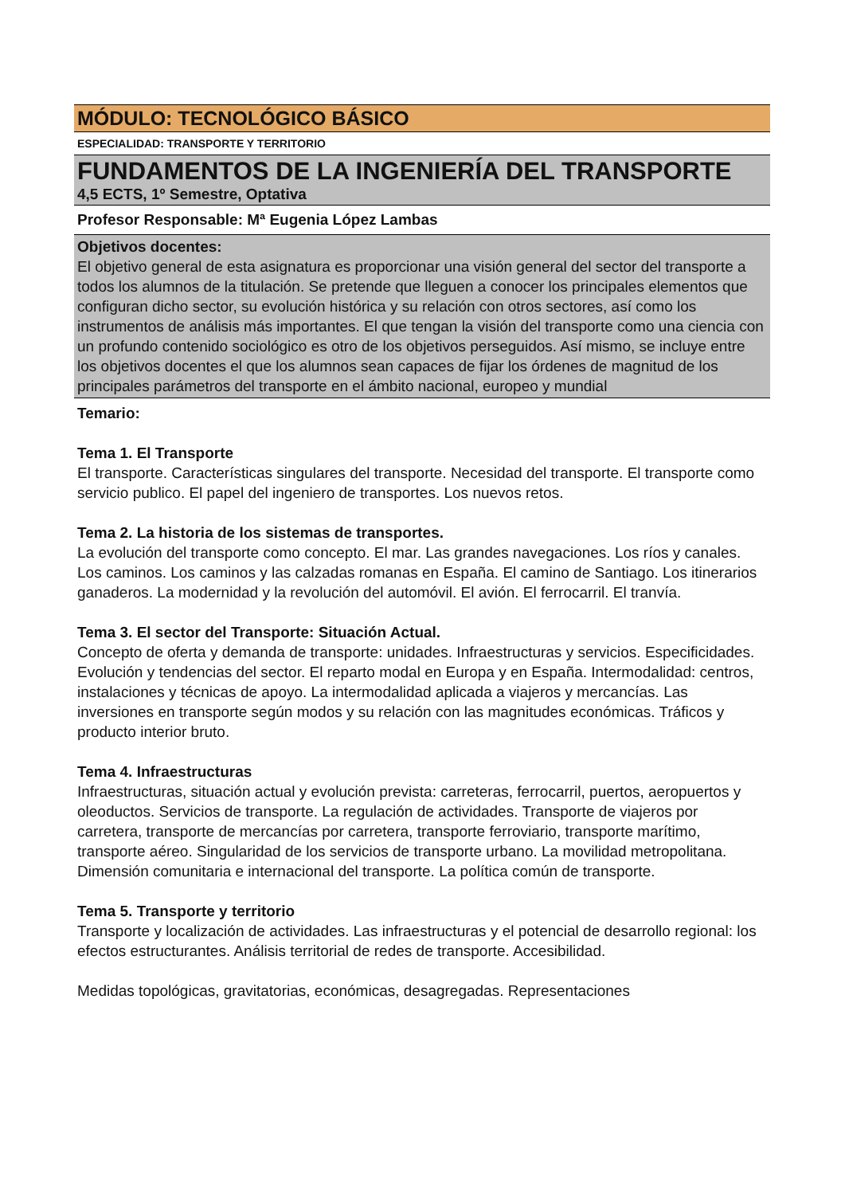MÓDULO: TECNOLÓGICO BÁSICO
ESPECIALIDAD: TRANSPORTE Y TERRITORIO
FUNDAMENTOS DE LA INGENIERÍA DEL TRANSPORTE
4,5 ECTS, 1º Semestre, Optativa
Profesor Responsable: Mª Eugenia López Lambas
Objetivos docentes:
El objetivo general de esta asignatura es proporcionar una visión general del sector del transporte a todos los alumnos de la titulación. Se pretende que lleguen a conocer los principales elementos que configuran dicho sector, su evolución histórica y su relación con otros sectores, así como los instrumentos de análisis más importantes. El que tengan la visión del transporte como una ciencia con un profundo contenido sociológico es otro de los objetivos perseguidos. Así mismo, se incluye entre los objetivos docentes el que los alumnos sean capaces de fijar los órdenes de magnitud de los principales parámetros del transporte en el ámbito nacional, europeo y mundial
Temario:
Tema 1. El Transporte
El transporte. Características singulares del transporte. Necesidad del transporte. El transporte como servicio publico. El papel del ingeniero de transportes. Los nuevos retos.
Tema 2. La historia de los sistemas de transportes.
La evolución del transporte como concepto. El mar. Las grandes navegaciones. Los ríos y canales. Los caminos. Los caminos y las calzadas romanas en España. El camino de Santiago. Los itinerarios ganaderos. La modernidad y la revolución del automóvil. El avión. El ferrocarril. El tranvía.
Tema 3. El sector del Transporte: Situación Actual.
Concepto de oferta y demanda de transporte: unidades. Infraestructuras y servicios. Especificidades. Evolución y tendencias del sector. El reparto modal en Europa y en España. Intermodalidad: centros, instalaciones y técnicas de apoyo. La intermodalidad aplicada a viajeros y mercancías. Las inversiones en transporte según modos y su relación con las magnitudes económicas. Tráficos y producto interior bruto.
Tema 4. Infraestructuras
Infraestructuras, situación actual y evolución prevista: carreteras, ferrocarril, puertos, aeropuertos y oleoductos. Servicios de transporte. La regulación de actividades. Transporte de viajeros por carretera, transporte de mercancías por carretera, transporte ferroviario, transporte marítimo, transporte aéreo. Singularidad de los servicios de transporte urbano. La movilidad metropolitana. Dimensión comunitaria e internacional del transporte. La política común de transporte.
Tema 5. Transporte y territorio
Transporte y localización de actividades. Las infraestructuras y el potencial de desarrollo regional: los efectos estructurantes. Análisis territorial de redes de transporte. Accesibilidad.
Medidas topológicas, gravitatorias, económicas, desagregadas. Representaciones